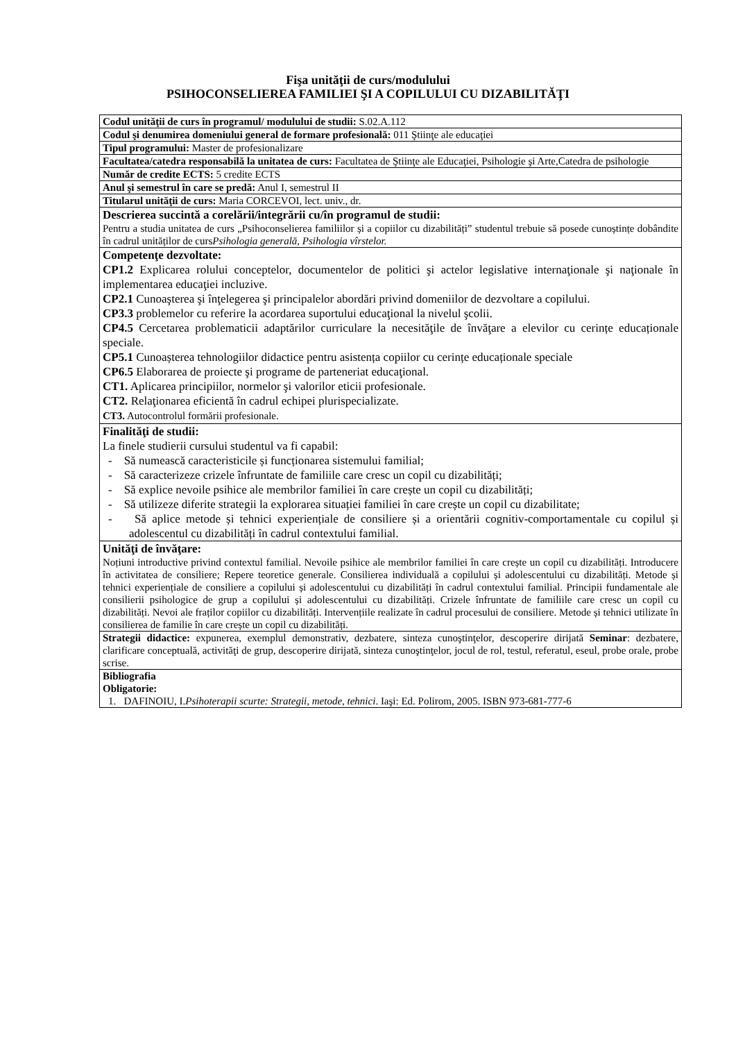Fişa unităţii de curs/modulului
PSIHOCONSELIEREA FAMILIEI ŞI A COPILULUI CU DIZABILITĂŢI
| Codul unităţii de curs în programul/ modulului de studii: S.02.A.112 |
| Codul şi denumirea domeniului general de formare profesională: 011 Ştiinţe ale educaţiei |
| Tipul programului: Master de profesionalizare |
| Facultatea/catedra responsabilă la unitatea de curs: Facultatea de Ştiinţe ale Educaţiei, Psihologie şi Arte,Catedra de psihologie |
| Număr de credite ECTS: 5 credite ECTS |
| Anul şi semestrul în care se predă: Anul I, semestrul II |
| Titularul unităţii de curs: Maria CORCEVOI, lect. univ., dr. |
| Descrierea succintă a corelării/integrării cu/în programul de studii: Pentru a studia unitatea de curs „Psihoconselierea familiilor și a copiilor cu dizabilități” studentul trebuie să posede cunoștințe dobândite în cadrul unităților de curs Psihologia generală, Psihologia vîrstelor. |
| Competenţe dezvoltate: CP1.2 Explicarea rolului conceptelor, documentelor de politici şi actelor legislative internaţionale şi naţionale în implementarea educaţiei incluzive. CP2.1 Cunoaşterea şi înţelegerea şi principalelor abordări privind domeniilor de dezvoltare a copilului. CP3.3 problemelor cu referire la acordarea suportului educaţional la nivelul şcolii. CP4.5 Cercetarea problematicii adaptărilor curriculare la necesităţile de învăţare a elevilor cu cerințe educaționale speciale. CP5.1 Cunoașterea tehnologiilor didactice pentru asistența copiilor cu cerințe educaționale speciale CP6.5 Elaborarea de proiecte şi programe de parteneriat educaţional. CT1. Aplicarea principiilor, normelor şi valorilor eticii profesionale. CT2. Relaţionarea eficientă în cadrul echipei plurispecializate. CT3. Autocontrolul formării profesionale. |
| Finalităţi de studii: La finele studierii cursului studentul va fi capabil: - Să numească caracteristicile și funcționarea sistemului familial; - Să caracterizeze crizele înfruntate de familiile care cresc un copil cu dizabilități; - Să explice nevoile psihice ale membrilor familiei în care crește un copil cu dizabilități; - Să utilizeze diferite strategii la explorarea situației familiei în care crește un copil cu dizabilitate; - Să aplice metode și tehnici experiențiale de consiliere și a orientării cognitiv-comportamentale cu copilul și adolescentul cu dizabilități în cadrul contextului familial. |
| Unităţi de învăţare: Noțiuni introductive privind contextul familial. Nevoile psihice ale membrilor familiei în care crește un copil cu dizabilități. Introducere în activitatea de consiliere; Repere teoretice generale. Consilierea individuală a copilului și adolescentului cu dizabilități. Metode și tehnici experiențiale de consiliere a copilului și adolescentului cu dizabilități în cadrul contextului familial. Principii fundamentale ale consilierii psihologice de grup a copilului și adolescentului cu dizabilități. Crizele înfruntate de familiile care cresc un copil cu dizabilități. Nevoi ale fraților copiilor cu dizabilități. Intervențiile realizate în cadrul procesului de consiliere. Metode și tehnici utilizate în consilierea de familie în care crește un copil cu dizabilități. |
| Strategii didactice: expunerea, exemplul demonstrativ, dezbatere, sinteza cunoştinţelor, descoperire dirijată Seminar : dezbatere, clarificare conceptuală, activităţi de grup, descoperire dirijată, sinteza cunoştinţelor, jocul de rol, testul, referatul, eseul, probe orale, probe scrise. |
| Bibliografia Obligatorie: 1. DAFINOIU, I. Psihoterapii scurte: Strategii, metode, tehnici . Iaşi: Ed. Polirom, 2005. ISBN 973-681-777-6 |